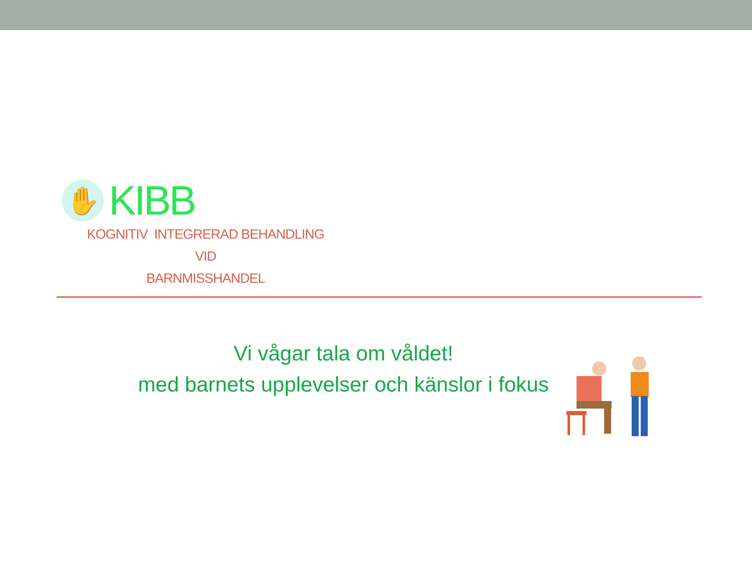✋
KIBB
KOGNITIV INTEGRERAD BEHANDLING VID
BARNMISSHANDEL
Vi vågar tala om våldet!
med barnets upplevelser och känslor i fokus